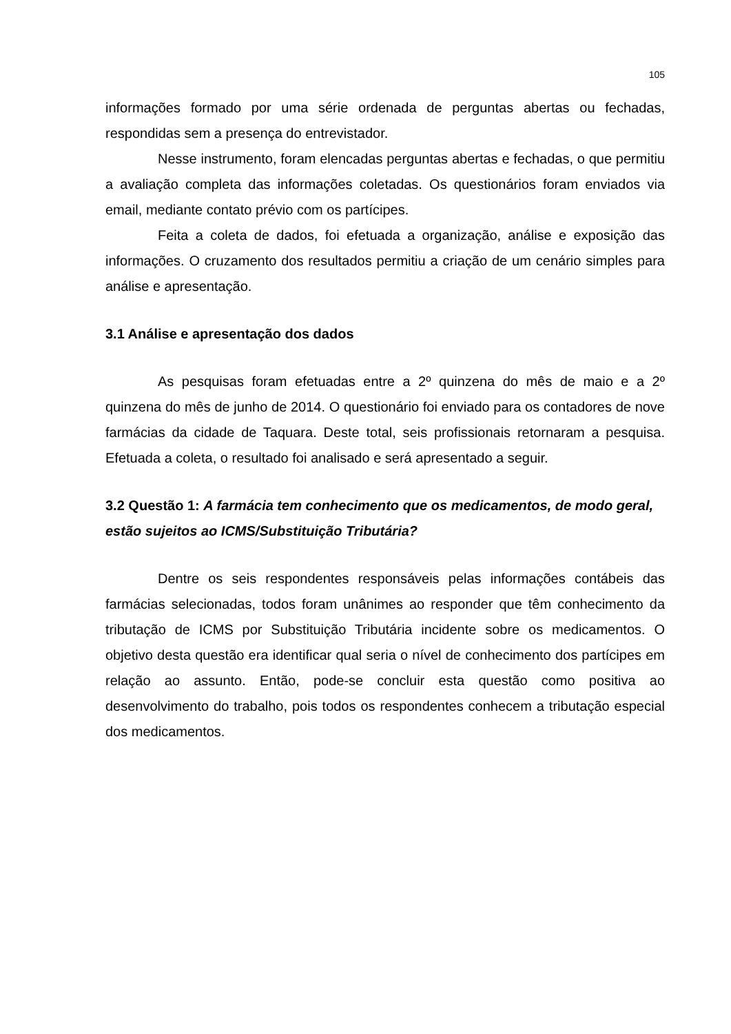105
informações formado por uma série ordenada de perguntas abertas ou fechadas, respondidas sem a presença do entrevistador.
Nesse instrumento, foram elencadas perguntas abertas e fechadas, o que permitiu a avaliação completa das informações coletadas. Os questionários foram enviados via email, mediante contato prévio com os partícipes.
Feita a coleta de dados, foi efetuada a organização, análise e exposição das informações. O cruzamento dos resultados permitiu a criação de um cenário simples para análise e apresentação.
3.1 Análise e apresentação dos dados
As pesquisas foram efetuadas entre a 2º quinzena do mês de maio e a 2º quinzena do mês de junho de 2014. O questionário foi enviado para os contadores de nove farmácias da cidade de Taquara. Deste total, seis profissionais retornaram a pesquisa. Efetuada a coleta, o resultado foi analisado e será apresentado a seguir.
3.2 Questão 1: A farmácia tem conhecimento que os medicamentos, de modo geral, estão sujeitos ao ICMS/Substituição Tributária?
Dentre os seis respondentes responsáveis pelas informações contábeis das farmácias selecionadas, todos foram unânimes ao responder que têm conhecimento da tributação de ICMS por Substituição Tributária incidente sobre os medicamentos. O objetivo desta questão era identificar qual seria o nível de conhecimento dos partícipes em relação ao assunto. Então, pode-se concluir esta questão como positiva ao desenvolvimento do trabalho, pois todos os respondentes conhecem a tributação especial dos medicamentos.